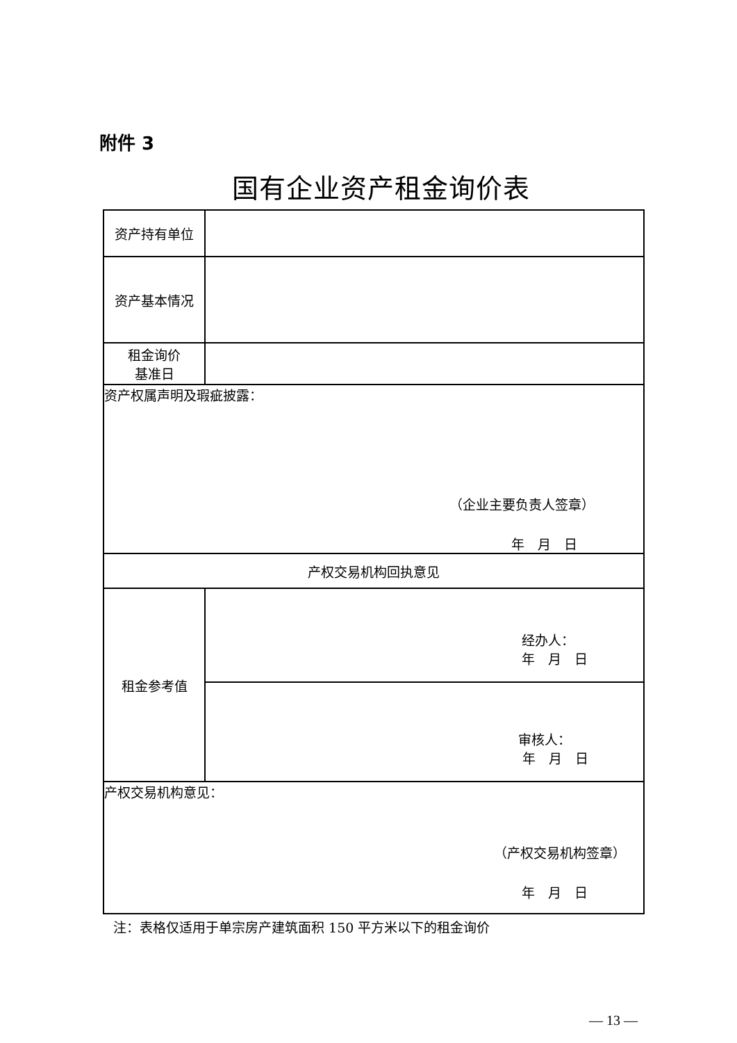附件 3
国有企业资产租金询价表
| 资产持有单位 | |
| 资产基本情况 | |
| 租金询价 基准日 | |
| 资产权属声明及瑕疵披露： （企业主要负责人签章） 年 月 日 | |
| 产权交易机构回执意见 | |
| 租金参考值 | 经办人： 年 月 日 |
| | 审核人： 年 月 日 |
| 产权交易机构意见： （产权交易机构签章） 年 月 日 | |
注：表格仅适用于单宗房产建筑面积 150 平方米以下的租金询价
— 13 —